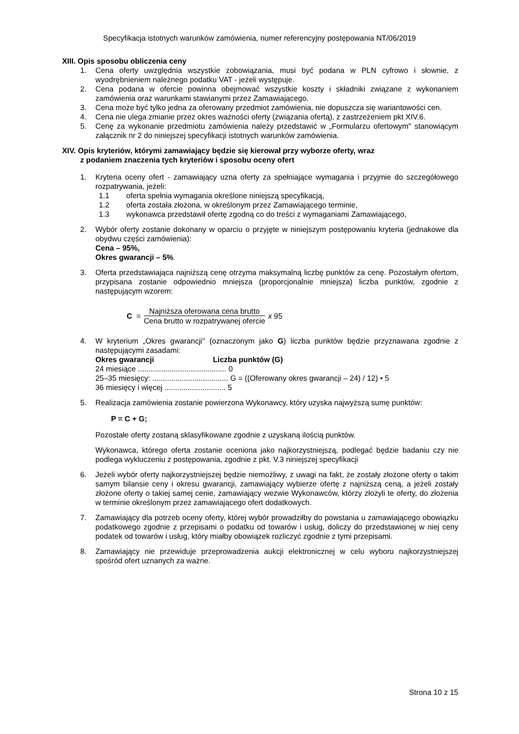Specyfikacja istotnych warunków zamówienia, numer referencyjny postępowania NT/06/2019
XIII. Opis sposobu obliczenia ceny
1. Cena oferty uwzględnia wszystkie zobowiązania, musi być podana w PLN cyfrowo i słownie, z wyodrębnieniem należnego podatku VAT - jeżeli występuje.
2. Cena podana w ofercie powinna obejmować wszystkie koszty i składniki związane z wykonaniem zamówienia oraz warunkami stawianymi przez Zamawiającego.
3. Cena może być tylko jedna za oferowany przedmiot zamówienia, nie dopuszcza się wariantowości cen.
4. Cena nie ulega zmianie przez okres ważności oferty (związania ofertą), z zastrzeżeniem pkt XIV.6.
5. Cenę za wykonanie przedmiotu zamówienia należy przedstawić w „Formularzu ofertowym" stanowiącym załącznik nr 2 do niniejszej specyfikacji istotnych warunków zamówienia.
XIV. Opis kryteriów, którymi zamawiający będzie się kierował przy wyborze oferty, wraz
z podaniem znaczenia tych kryteriów i sposobu oceny ofert
1. Kryteria oceny ofert - zamawiający uzna oferty za spełniające wymagania i przyjmie do szczegółowego rozpatrywania, jeżeli:
1.1 oferta spełnia wymagania określone niniejszą specyfikacją,
1.2 oferta została złożona, w określonym przez Zamawiającego terminie,
1.3 wykonawca przedstawił ofertę zgodną co do treści z wymaganiami Zamawiającego,
2. Wybór oferty zostanie dokonany w oparciu o przyjęte w niniejszym postępowaniu kryteria (jednakowe dla obydwu części zamówienia):
Cena – 95%,
Okres gwarancji – 5%.
3. Oferta przedstawiająca najniższą cenę otrzyma maksymalną liczbę punktów za cenę. Pozostałym ofertom, przypisana zostanie odpowiednio mniejsza (proporcjonalnie mniejsza) liczba punktów, zgodnie z następującym wzorem:
C = Najniższa oferowana cena brutto Cena brutto w rozpatrywanej ofercie x 95
4. W kryterium „Okres gwarancji" (oznaczonym jako G) liczba punktów będzie przyznawana zgodnie z następującymi zasadami:
Okres gwarancji Liczba punktów (G)
24 miesiące .......................................... 0
25–35 miesięcy: .................................... G = ((Oferowany okres gwarancji – 24) / 12) • 5
36 miesięcy i więcej ............................. 5
5. Realizacja zamówienia zostanie powierzona Wykonawcy, który uzyska najwyższą sumę punktów:
P = C + G;
Pozostałe oferty zostaną sklasyfikowane zgodnie z uzyskaną ilością punktów.
Wykonawca, którego oferta zostanie oceniona jako najkorzystniejszą, podlegać będzie badaniu czy nie podlega wykluczeniu z postępowania, zgodnie z pkt. V.3 niniejszej specyfikacji
6. Jeżeli wybór oferty najkorzystniejszej będzie niemożliwy, z uwagi na fakt, że zostały złożone oferty o takim samym bilansie ceny i okresu gwarancji, zamawiający wybierze ofertę z najniższą ceną, a jeżeli zostały złożone oferty o takiej samej cenie, zamawiający wezwie Wykonawców, którzy złożyli te oferty, do złożenia w terminie określonym przez zamawiającego ofert dodatkowych.
7. Zamawiający dla potrzeb oceny oferty, której wybór prowadziłby do powstania u zamawiającego obowiązku podatkowego zgodnie z przepisami o podatku od towarów i usług, doliczy do przedstawionej w niej ceny podatek od towarów i usług, który miałby obowiązek rozliczyć zgodnie z tymi przepisami.
8. Zamawiający nie przewiduje przeprowadzenia aukcji elektronicznej w celu wyboru najkorzystniejszej spośród ofert uznanych za ważne.
Strona 10 z 15